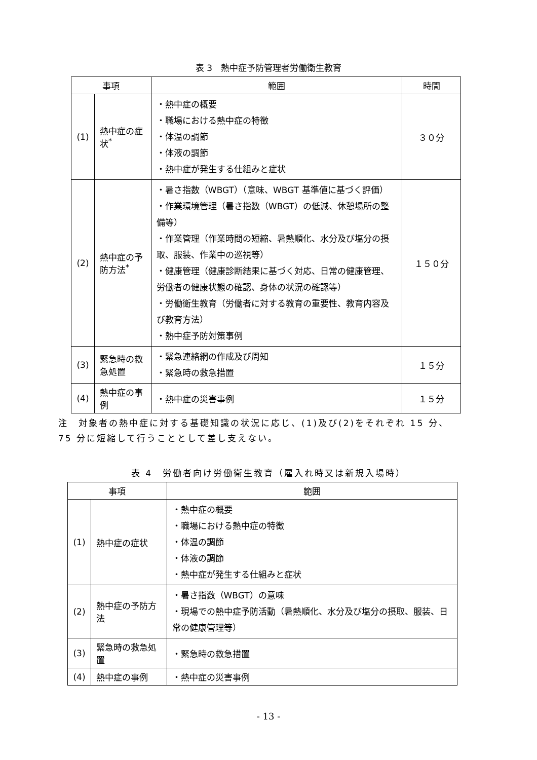表 3　熱中症予防管理者労働衛生教育
| 事項 | | 範囲 | 時間 |
| --- | --- | --- | --- |
| (1) | 熱中症の症状<sup>*</sup> | ・熱中症の概要 ・職場における熱中症の特徴 ・体温の調節 ・体液の調節 ・熱中症が発生する仕組みと症状 | ３０分 |
| (2) | 熱中症の予防方法<sup>*</sup> | ・暑さ指数（WBGT）（意味、WBGT 基準値に基づく評価） ・作業環境管理（暑さ指数（WBGT）の低減、休憩場所の整備等） ・作業管理（作業時間の短縮、暑熱順化、水分及び塩分の摂取、服装、作業中の巡視等） ・健康管理（健康診断結果に基づく対応、日常の健康管理、労働者の健康状態の確認、身体の状況の確認等） ・労働衛生教育（労働者に対する教育の重要性、教育内容及び教育方法） ・熱中症予防対策事例 | １５０分 |
| (3) | 緊急時の救急処置 | ・緊急連絡網の作成及び周知 ・緊急時の救急措置 | １５分 |
| (4) | 熱中症の事例 | ・熱中症の災害事例 | １５分 |
注　対象者の熱中症に対する基礎知識の状況に応じ、(1)及び(2)をそれぞれ 15 分、75 分に短縮して行うこととして差し支えない。
表 4　労働者向け労働衛生教育（雇入れ時又は新規入場時）
| 事項 | | 範囲 |
| --- | --- | --- |
| (1) | 熱中症の症状 | ・熱中症の概要 ・職場における熱中症の特徴 ・体温の調節 ・体液の調節 ・熱中症が発生する仕組みと症状 |
| (2) | 熱中症の予防方法 | ・暑さ指数（WBGT）の意味 ・現場での熱中症予防活動（暑熱順化、水分及び塩分の摂取、服装、日常の健康管理等） |
| (3) | 緊急時の救急処置 | ・緊急時の救急措置 |
| (4) | 熱中症の事例 | ・熱中症の災害事例 |
- 13 -